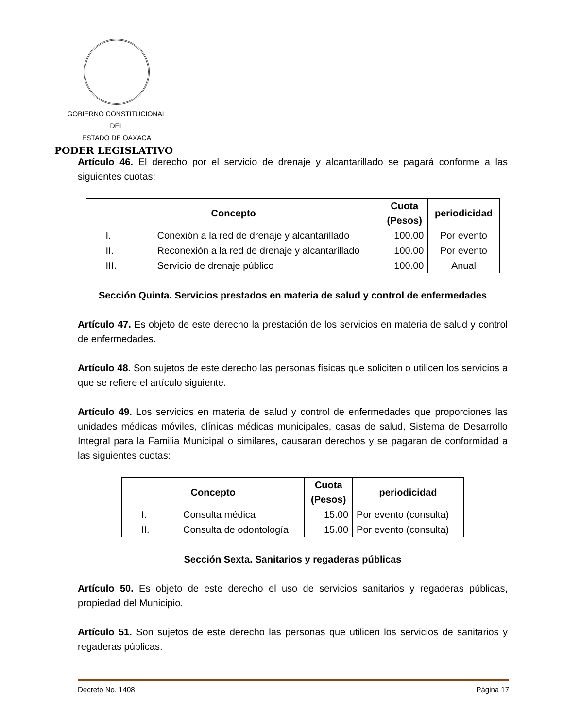GOBIERNO CONSTITUCIONAL
DEL
ESTADO DE OAXACA
PODER LEGISLATIVO
Artículo 46. El derecho por el servicio de drenaje y alcantarillado se pagará conforme a las siguientes cuotas:
| Concepto | | Cuota (Pesos) | periodicidad |
| --- | --- | --- | --- |
| I. | Conexión a la red de drenaje y alcantarillado | 100.00 | Por evento |
| II. | Reconexión a la red de drenaje y alcantarillado | 100.00 | Por evento |
| III. | Servicio de drenaje público | 100.00 | Anual |
Sección Quinta. Servicios prestados en materia de salud y control de enfermedades
Artículo 47. Es objeto de este derecho la prestación de los servicios en materia de salud y control de enfermedades.
Artículo 48. Son sujetos de este derecho las personas físicas que soliciten o utilicen los servicios a que se refiere el artículo siguiente.
Artículo 49. Los servicios en materia de salud y control de enfermedades que proporciones las unidades médicas móviles, clínicas médicas municipales, casas de salud, Sistema de Desarrollo Integral para la Familia Municipal o similares, causaran derechos y se pagaran de conformidad a las siguientes cuotas:
| Concepto | | Cuota (Pesos) | periodicidad |
| --- | --- | --- | --- |
| I. | Consulta médica | 15.00 | Por evento (consulta) |
| II. | Consulta de odontología | 15.00 | Por evento (consulta) |
Sección Sexta. Sanitarios y regaderas públicas
Artículo 50. Es objeto de este derecho el uso de servicios sanitarios y regaderas públicas, propiedad del Municipio.
Artículo 51. Son sujetos de este derecho las personas que utilicen los servicios de sanitarios y regaderas públicas.
Decreto No. 1408 Página 17